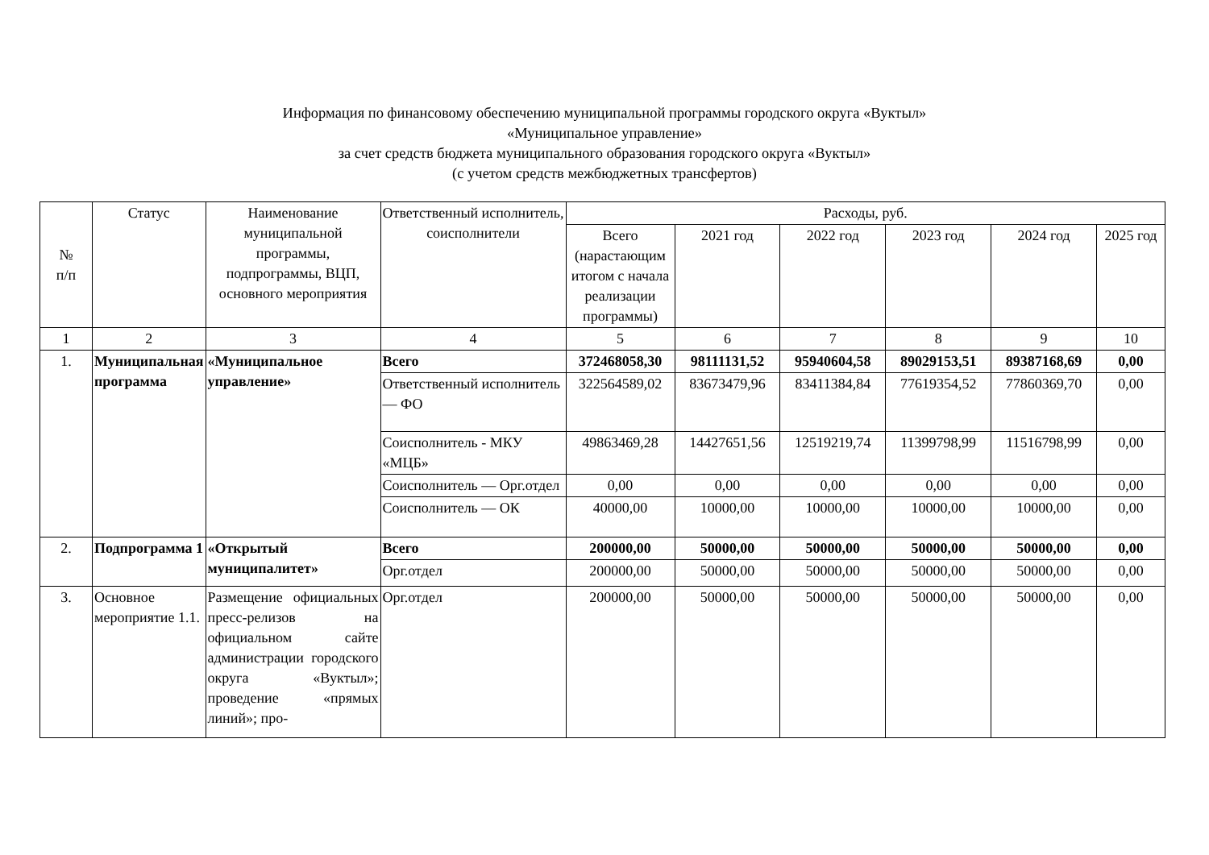Информация по финансовому обеспечению муниципальной программы городского округа «Вуктыл»
«Муниципальное управление»
за счет средств бюджета муниципального образования городского округа «Вуктыл»
(с учетом средств межбюджетных трансфертов)
| № п/п | Статус | Наименование муниципальной программы, подпрограммы, ВЦП, основного мероприятия | Ответственный исполнитель, соисполнители | Расходы, руб. | | | | | |
| --- | --- | --- | --- | --- | --- | --- | --- | --- | --- |
| | | | | Всего (нарастающим итогом с начала реализации программы) | 2021 год | 2022 год | 2023 год | 2024 год | 2025 год |
| 1 | 2 | 3 | 4 | 5 | 6 | 7 | 8 | 9 | 10 |
| 1. | Муниципальная программа | «Муниципальное управление» | Всего | 372468058,30 | 98111131,52 | 95940604,58 | 89029153,51 | 89387168,69 | 0,00 |
| | | | Ответственный исполнитель — ФО | 322564589,02 | 83673479,96 | 83411384,84 | 77619354,52 | 77860369,70 | 0,00 |
| | | | Соисполнитель - МКУ «МЦБ» | 49863469,28 | 14427651,56 | 12519219,74 | 11399798,99 | 11516798,99 | 0,00 |
| | | | Соисполнитель — Орг.отдел | 0,00 | 0,00 | 0,00 | 0,00 | 0,00 | 0,00 |
| | | | Соисполнитель — ОК | 40000,00 | 10000,00 | 10000,00 | 10000,00 | 10000,00 | 0,00 |
| 2. | Подпрограмма 1 | «Открытый муниципалитет» | Всего | 200000,00 | 50000,00 | 50000,00 | 50000,00 | 50000,00 | 0,00 |
| | | | Орг.отдел | 200000,00 | 50000,00 | 50000,00 | 50000,00 | 50000,00 | 0,00 |
| 3. | Основное мероприятие 1.1. | Размещение официальных пресс-релизов на официальном сайте администрации городского округа «Вуктыл»; проведение «прямых линий»; про- | Орг.отдел | 200000,00 | 50000,00 | 50000,00 | 50000,00 | 50000,00 | 0,00 |